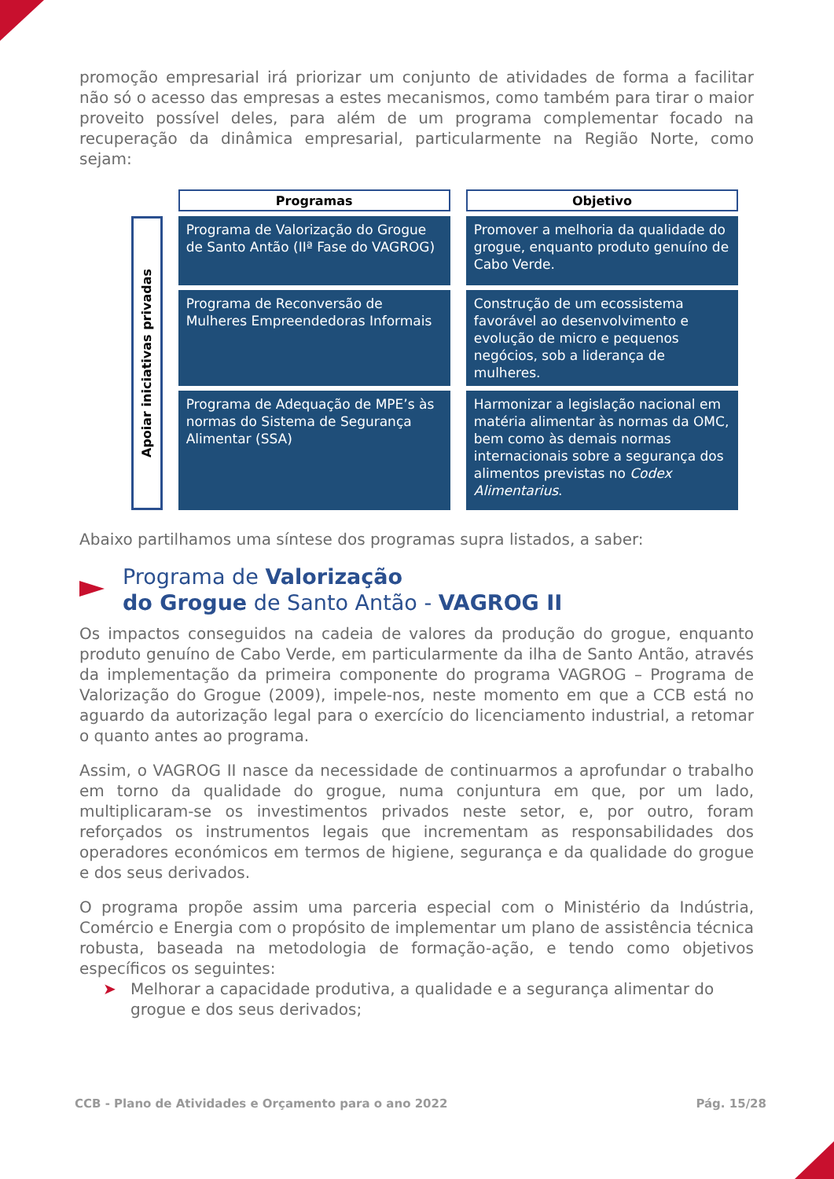promoção empresarial irá priorizar um conjunto de atividades de forma a facilitar não só o acesso das empresas a estes mecanismos, como também para tirar o maior proveito possível deles, para além de um programa complementar focado na recuperação da dinâmica empresarial, particularmente na Região Norte, como sejam:
| | Programas | Objetivo |
| Apoiar iniciativas privadas | Programa de Valorização do Grogue de Santo Antão (IIª Fase do VAGROG) | Promover a melhoria da qualidade do grogue, enquanto produto genuíno de Cabo Verde. |
| | Programa de Reconversão de Mulheres Empreendedoras Informais | Construção de um ecossistema favorável ao desenvolvimento e evolução de micro e pequenos negócios, sob a liderança de mulheres. |
| | Programa de Adequação de MPE’s às normas do Sistema de Segurança Alimentar (SSA) | Harmonizar a legislação nacional em matéria alimentar às normas da OMC, bem como às demais normas internacionais sobre a segurança dos alimentos previstas no Codex Alimentarius . |
Abaixo partilhamos uma síntese dos programas supra listados, a saber:
Programa de Valorização
do Grogue de Santo Antão - VAGROG II
Os impactos conseguidos na cadeia de valores da produção do grogue, enquanto produto genuíno de Cabo Verde, em particularmente da ilha de Santo Antão, através da implementação da primeira componente do programa VAGROG – Programa de Valorização do Grogue (2009), impele-nos, neste momento em que a CCB está no aguardo da autorização legal para o exercício do licenciamento industrial, a retomar o quanto antes ao programa.
Assim, o VAGROG II nasce da necessidade de continuarmos a aprofundar o trabalho em torno da qualidade do grogue, numa conjuntura em que, por um lado, multiplicaram-se os investimentos privados neste setor, e, por outro, foram reforçados os instrumentos legais que incrementam as responsabilidades dos operadores económicos em termos de higiene, segurança e da qualidade do grogue e dos seus derivados.
O programa propõe assim uma parceria especial com o Ministério da Indústria, Comércio e Energia com o propósito de implementar um plano de assistência técnica robusta, baseada na metodologia de formação-ação, e tendo como objetivos específicos os seguintes:
➤ Melhorar a capacidade produtiva, a qualidade e a segurança alimentar do grogue e dos seus derivados;
CCB - Plano de Atividades e Orçamento para o ano 2022 Pág. 15/28